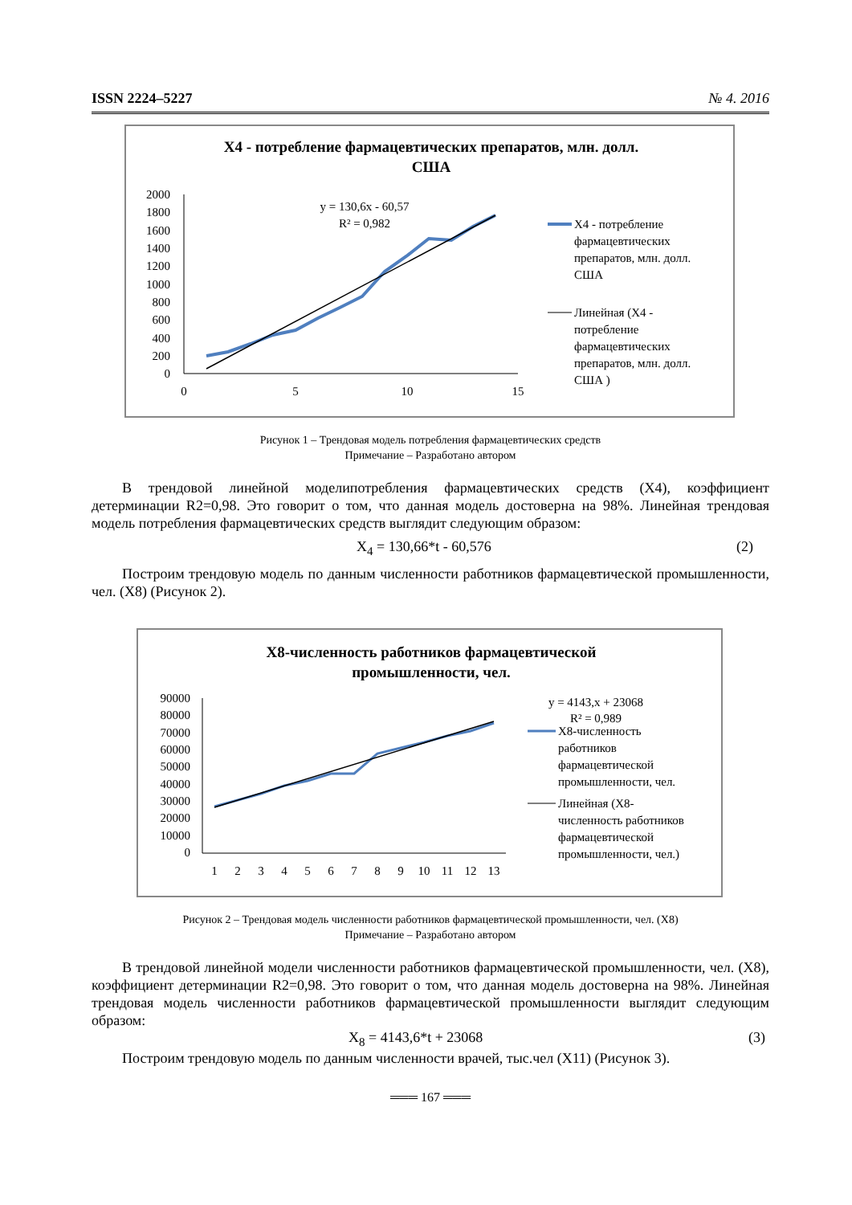ISSN 2224–5227 № 4. 2016
X4 - потребление фармацевтических препаратов, млн. долл.
США
2000
1800
1600
1400
1200
1000
800
600
400
200
0
0
5
10
15
y = 130,6x - 60,57
R² = 0,982
X4 - потребление
фармацевтических
препаратов, млн. долл.
США
Линейная (X4 -
потребление
фармацевтических
препаратов, млн. долл.
США )
Рисунок 1 – Трендовая модель потребления фармацевтических средств
Примечание – Разработано автором
В трендовой линейной моделипотребления фармацевтических средств (X4), коэффициент детерминации R2=0,98. Это говорит о том, что данная модель достоверна на 98%. Линейная трендовая модель потребления фармацевтических средств выглядит следующим образом:
X<sub>4</sub> = 130,66*t - 60,576 (2)
Построим трендовую модель по данным численности работников фармацевтической промышленности, чел. (X8) (Рисунок 2).
X8-численность работников фармацевтической
промышленности, чел.
90000
80000
70000
60000
50000
40000
30000
20000
10000
0
1
2
3
4
5
6
7
8
9
10
11
12
13
y = 4143,x + 23068
R² = 0,989
X8-численность
работников
фармацевтической
промышленности, чел.
Линейная (X8-
численность работников
фармацевтической
промышленности, чел.)
Рисунок 2 – Трендовая модель численности работников фармацевтической промышленности, чел. (X8)
Примечание – Разработано автором
В трендовой линейной модели численности работников фармацевтической промышленности, чел. (X8), коэффициент детерминации R2=0,98. Это говорит о том, что данная модель достоверна на 98%. Линейная трендовая модель численности работников фармацевтической промышленности выглядит следующим образом:
X<sub>8</sub> = 4143,6*t + 23068 (3)
Построим трендовую модель по данным численности врачей, тыс.чел (X11) (Рисунок 3).
═══ 167 ═══